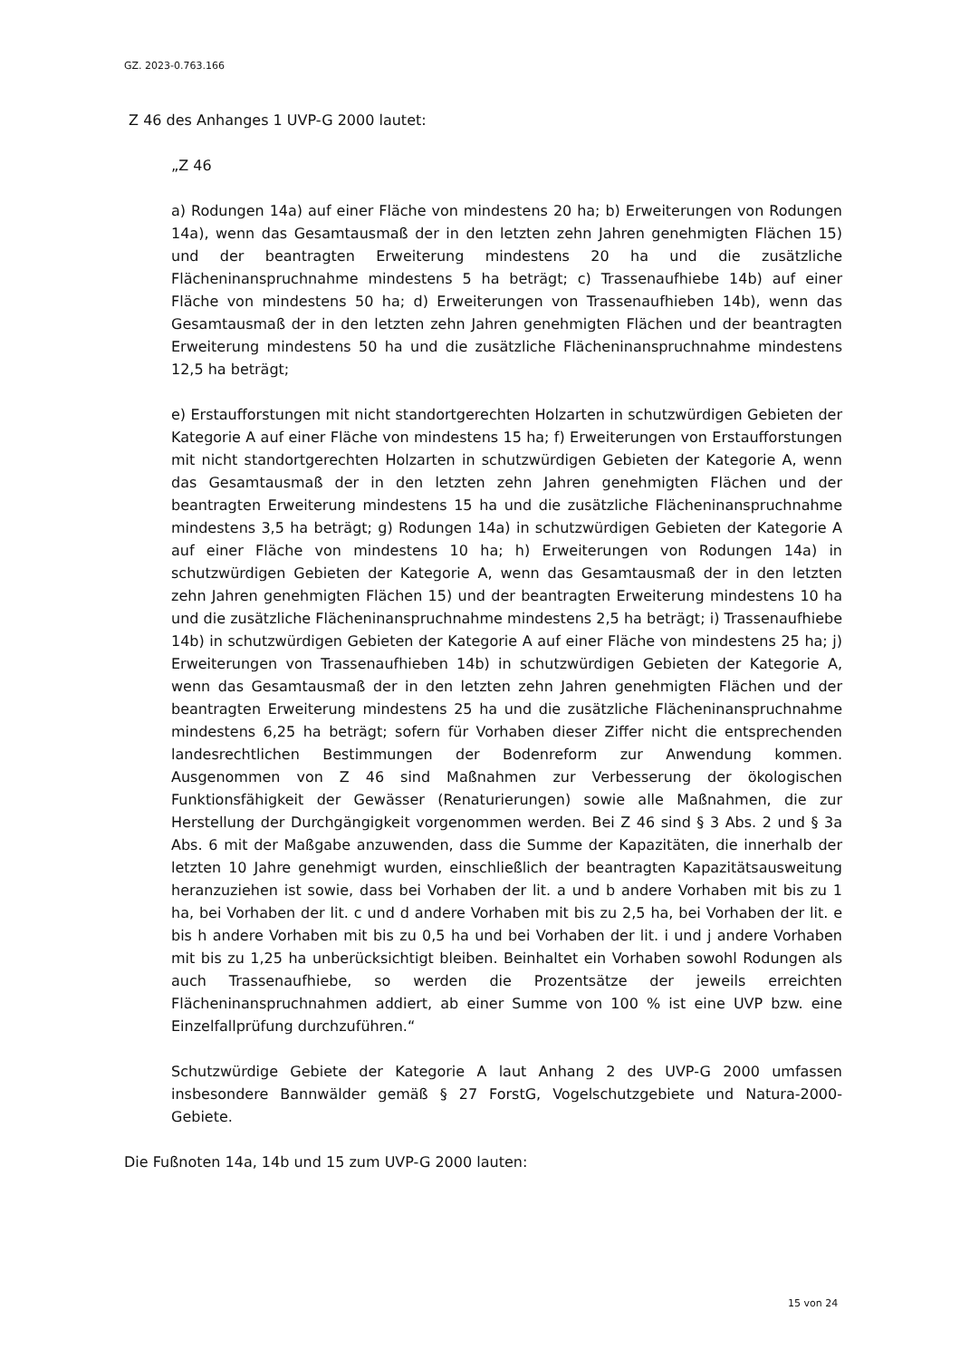GZ. 2023-0.763.166
Z 46 des Anhanges 1 UVP-G 2000 lautet:
„Z 46
a) Rodungen 14a) auf einer Fläche von mindestens 20 ha; b) Erweiterungen von Rodungen 14a), wenn das Gesamtausmaß der in den letzten zehn Jahren genehmigten Flächen 15) und der beantragten Erweiterung mindestens 20 ha und die zusätzliche Flächeninanspruchnahme mindestens 5 ha beträgt; c) Trassenaufhiebe 14b) auf einer Fläche von mindestens 50 ha; d) Erweiterungen von Trassenaufhieben 14b), wenn das Gesamtausmaß der in den letzten zehn Jahren genehmigten Flächen und der beantragten Erweiterung mindestens 50 ha und die zusätzliche Flächeninanspruchnahme mindestens 12,5 ha beträgt;
e) Erstaufforstungen mit nicht standortgerechten Holzarten in schutzwürdigen Gebieten der Kategorie A auf einer Fläche von mindestens 15 ha; f) Erweiterungen von Erstaufforstungen mit nicht standortgerechten Holzarten in schutzwürdigen Gebieten der Kategorie A, wenn das Gesamtausmaß der in den letzten zehn Jahren genehmigten Flächen und der beantragten Erweiterung mindestens 15 ha und die zusätzliche Flächeninanspruchnahme mindestens 3,5 ha beträgt; g) Rodungen 14a) in schutzwürdigen Gebieten der Kategorie A auf einer Fläche von mindestens 10 ha; h) Erweiterungen von Rodungen 14a) in schutzwürdigen Gebieten der Kategorie A, wenn das Gesamtausmaß der in den letzten zehn Jahren genehmigten Flächen 15) und der beantragten Erweiterung mindestens 10 ha und die zusätzliche Flächeninanspruchnahme mindestens 2,5 ha beträgt; i) Trassenaufhiebe 14b) in schutzwürdigen Gebieten der Kategorie A auf einer Fläche von mindestens 25 ha; j) Erweiterungen von Trassenaufhieben 14b) in schutzwürdigen Gebieten der Kategorie A, wenn das Gesamtausmaß der in den letzten zehn Jahren genehmigten Flächen und der beantragten Erweiterung mindestens 25 ha und die zusätzliche Flächeninanspruchnahme mindestens 6,25 ha beträgt; sofern für Vorhaben dieser Ziffer nicht die entsprechenden landesrechtlichen Bestimmungen der Bodenreform zur Anwendung kommen. Ausgenommen von Z 46 sind Maßnahmen zur Verbesserung der ökologischen Funktionsfähigkeit der Gewässer (Renaturierungen) sowie alle Maßnahmen, die zur Herstellung der Durchgängigkeit vorgenommen werden. Bei Z 46 sind § 3 Abs. 2 und § 3a Abs. 6 mit der Maßgabe anzuwenden, dass die Summe der Kapazitäten, die innerhalb der letzten 10 Jahre genehmigt wurden, einschließlich der beantragten Kapazitätsausweitung heranzuziehen ist sowie, dass bei Vorhaben der lit. a und b andere Vorhaben mit bis zu 1 ha, bei Vorhaben der lit. c und d andere Vorhaben mit bis zu 2,5 ha, bei Vorhaben der lit. e bis h andere Vorhaben mit bis zu 0,5 ha und bei Vorhaben der lit. i und j andere Vorhaben mit bis zu 1,25 ha unberücksichtigt bleiben. Beinhaltet ein Vorhaben sowohl Rodungen als auch Trassenaufhiebe, so werden die Prozentsätze der jeweils erreichten Flächeninanspruchnahmen addiert, ab einer Summe von 100 % ist eine UVP bzw. eine Einzelfallprüfung durchzuführen.“
Schutzwürdige Gebiete der Kategorie A laut Anhang 2 des UVP-G 2000 umfassen insbesondere Bannwälder gemäß § 27 ForstG, Vogelschutzgebiete und Natura-2000-Gebiete.
Die Fußnoten 14a, 14b und 15 zum UVP-G 2000 lauten:
15 von 24